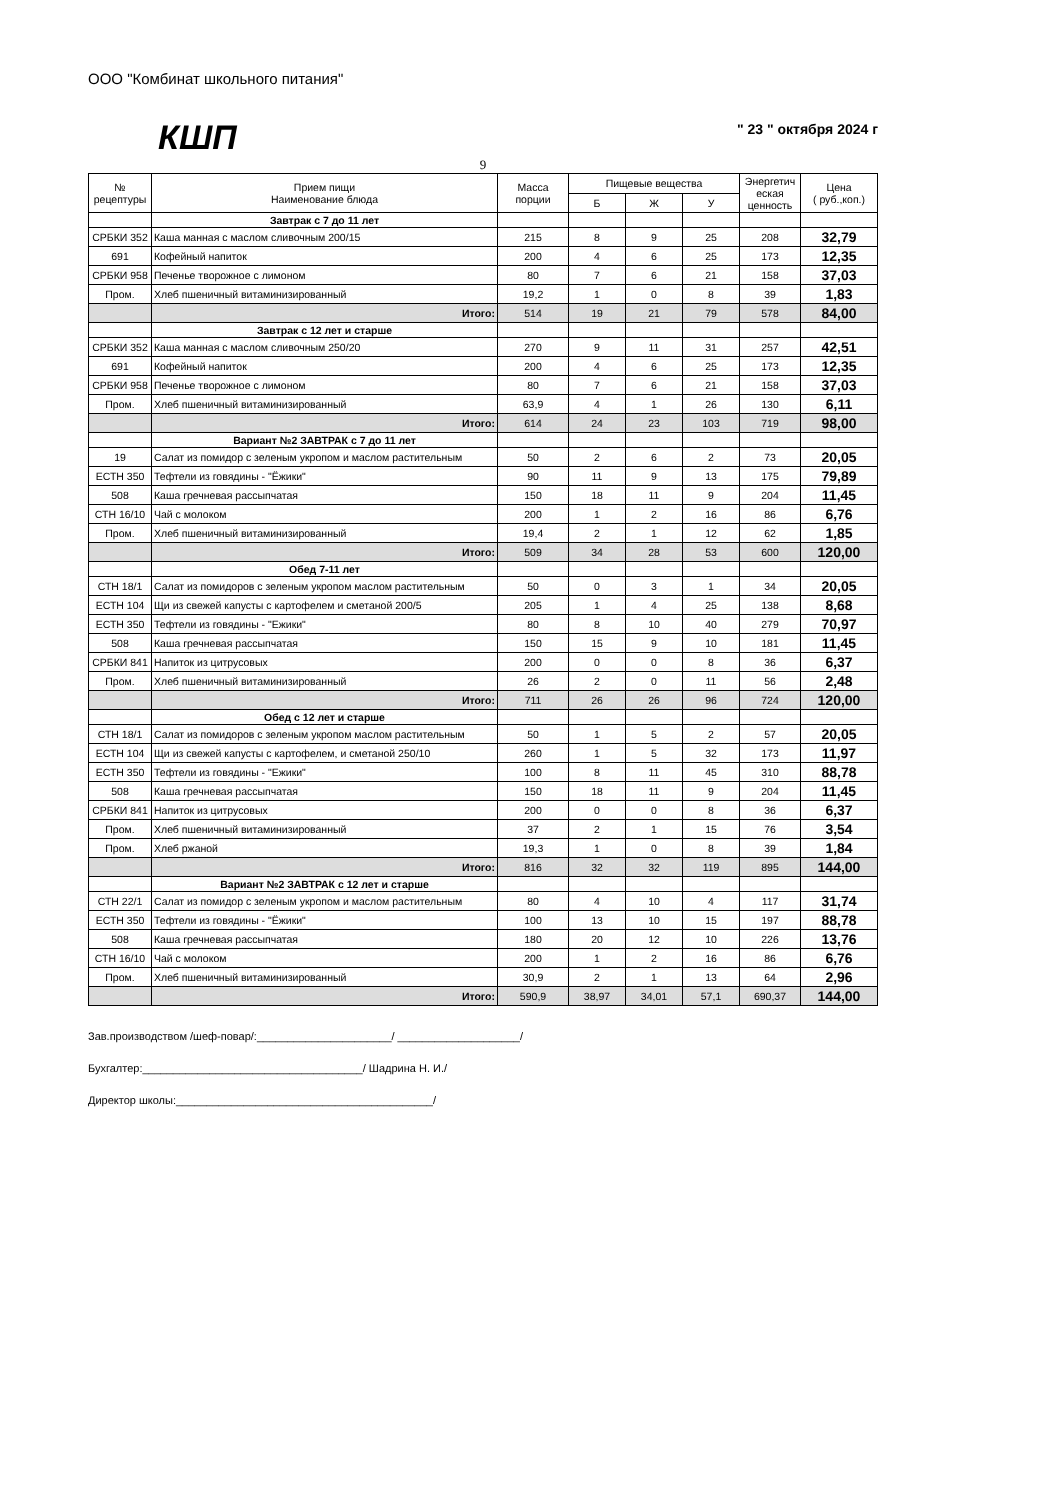ООО "Комбинат школьного питания"
КШП
" 23 " октября 2024 г
9
| № рецептуры | Прием пищи Наименование блюда | Масса порции | Пищевые вещества | | | Энергетич еская ценность | Цена ( руб.,коп.) |
| --- | --- | --- | --- | --- | --- | --- | --- |
| | | | Б | Ж | У | | |
| | Завтрак с 7 до 11 лет | | | | | | |
| СРБКИ 352 | Каша манная с маслом сливочным 200/15 | 215 | 8 | 9 | 25 | 208 | 32,79 |
| 691 | Кофейный напиток | 200 | 4 | 6 | 25 | 173 | 12,35 |
| СРБКИ 958 | Печенье творожное с лимоном | 80 | 7 | 6 | 21 | 158 | 37,03 |
| Пром. | Хлеб пшеничный витаминизированный | 19,2 | 1 | 0 | 8 | 39 | 1,83 |
| | Итого: | 514 | 19 | 21 | 79 | 578 | 84,00 |
| | Завтрак с 12 лет и старше | | | | | | |
| СРБКИ 352 | Каша манная с маслом сливочным 250/20 | 270 | 9 | 11 | 31 | 257 | 42,51 |
| 691 | Кофейный напиток | 200 | 4 | 6 | 25 | 173 | 12,35 |
| СРБКИ 958 | Печенье творожное с лимоном | 80 | 7 | 6 | 21 | 158 | 37,03 |
| Пром. | Хлеб пшеничный витаминизированный | 63,9 | 4 | 1 | 26 | 130 | 6,11 |
| | Итого: | 614 | 24 | 23 | 103 | 719 | 98,00 |
| | Вариант №2 ЗАВТРАК с 7 до 11 лет | | | | | | |
| 19 | Салат из помидор с зеленым укропом и маслом растительным | 50 | 2 | 6 | 2 | 73 | 20,05 |
| ЕСТН 350 | Тефтели из говядины - "Ёжики" | 90 | 11 | 9 | 13 | 175 | 79,89 |
| 508 | Каша гречневая рассыпчатая | 150 | 18 | 11 | 9 | 204 | 11,45 |
| СТН 16/10 | Чай с молоком | 200 | 1 | 2 | 16 | 86 | 6,76 |
| Пром. | Хлеб пшеничный витаминизированный | 19,4 | 2 | 1 | 12 | 62 | 1,85 |
| | Итого: | 509 | 34 | 28 | 53 | 600 | 120,00 |
| | Обед 7-11 лет | | | | | | |
| СТН 18/1 | Салат из помидоров с зеленым укропом маслом растительным | 50 | 0 | 3 | 1 | 34 | 20,05 |
| ЕСТН 104 | Щи из свежей капусты с картофелем и сметаной 200/5 | 205 | 1 | 4 | 25 | 138 | 8,68 |
| ЕСТН 350 | Тефтели из говядины - "Ежики" | 80 | 8 | 10 | 40 | 279 | 70,97 |
| 508 | Каша гречневая рассыпчатая | 150 | 15 | 9 | 10 | 181 | 11,45 |
| СРБКИ 841 | Напиток из цитрусовых | 200 | 0 | 0 | 8 | 36 | 6,37 |
| Пром. | Хлеб пшеничный витаминизированный | 26 | 2 | 0 | 11 | 56 | 2,48 |
| | Итого: | 711 | 26 | 26 | 96 | 724 | 120,00 |
| | Обед с 12 лет и старше | | | | | | |
| СТН 18/1 | Салат из помидоров с зеленым укропом маслом растительным | 50 | 1 | 5 | 2 | 57 | 20,05 |
| ЕСТН 104 | Щи из свежей капусты с картофелем, и сметаной 250/10 | 260 | 1 | 5 | 32 | 173 | 11,97 |
| ЕСТН 350 | Тефтели из говядины - "Ежики" | 100 | 8 | 11 | 45 | 310 | 88,78 |
| 508 | Каша гречневая рассыпчатая | 150 | 18 | 11 | 9 | 204 | 11,45 |
| СРБКИ 841 | Напиток из цитрусовых | 200 | 0 | 0 | 8 | 36 | 6,37 |
| Пром. | Хлеб пшеничный витаминизированный | 37 | 2 | 1 | 15 | 76 | 3,54 |
| Пром. | Хлеб ржаной | 19,3 | 1 | 0 | 8 | 39 | 1,84 |
| | Итого: | 816 | 32 | 32 | 119 | 895 | 144,00 |
| | Вариант №2 ЗАВТРАК с 12 лет и старше | | | | | | |
| СТН 22/1 | Салат из помидор с зеленым укропом и маслом растительным | 80 | 4 | 10 | 4 | 117 | 31,74 |
| ЕСТН 350 | Тефтели из говядины - "Ёжики" | 100 | 13 | 10 | 15 | 197 | 88,78 |
| 508 | Каша гречневая рассыпчатая | 180 | 20 | 12 | 10 | 226 | 13,76 |
| СТН 16/10 | Чай с молоком | 200 | 1 | 2 | 16 | 86 | 6,76 |
| Пром. | Хлеб пшеничный витаминизированный | 30,9 | 2 | 1 | 13 | 64 | 2,96 |
| | Итого: | 590,9 | 38,97 | 34,01 | 57,1 | 690,37 | 144,00 |
Зав.производством /шеф-повар/:______________________/ ____________________/
Бухгалтер:____________________________________/ Шадрина Н. И./
Директор школы:__________________________________________/